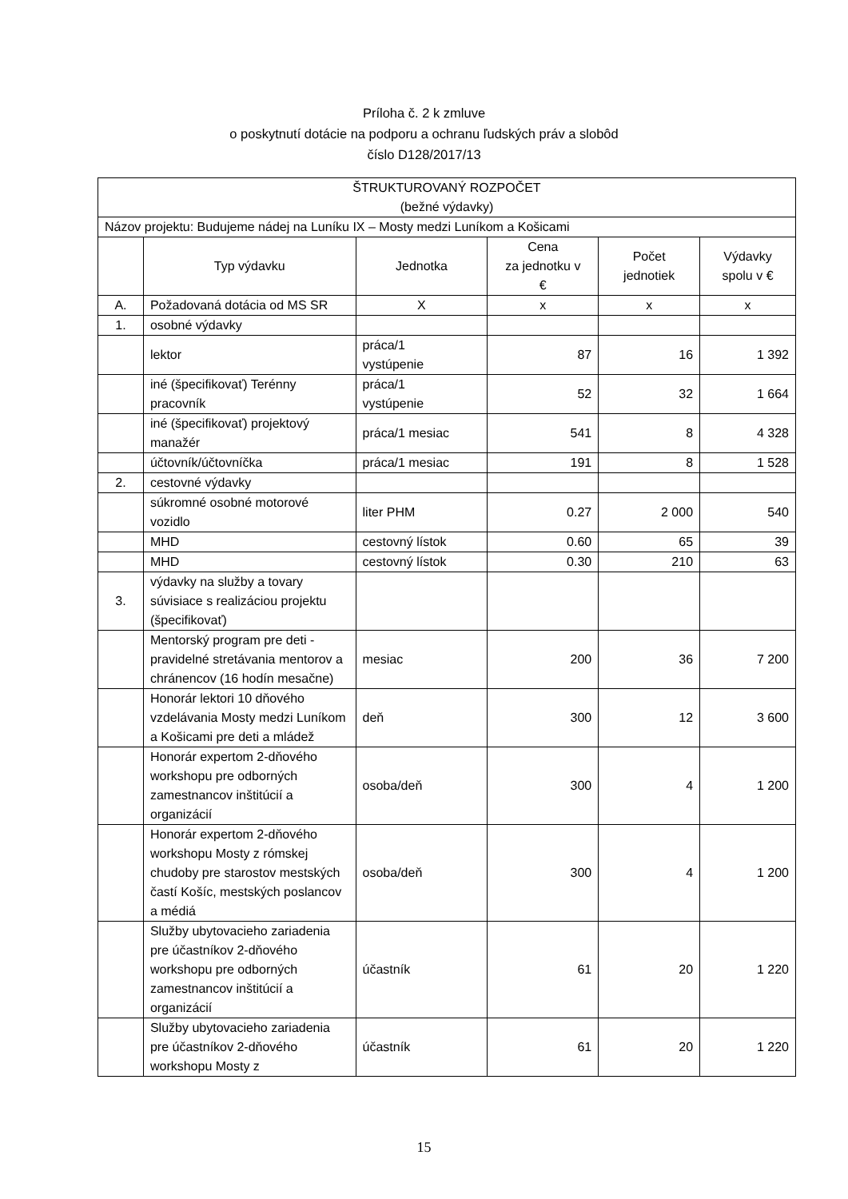Príloha č. 2 k zmluve
o poskytnutí dotácie na podporu a ochranu ľudských práv a slobôd
číslo D128/2017/13
| ŠTRUKTUROVANÝ ROZPOČET (bežné výdavky) | | | | | |
| --- | --- | --- | --- | --- | --- |
| Názov projektu: Budujeme nádej na Luníku IX – Mosty medzi Luníkom a Košicami | | | | | |
| | Typ výdavku | Jednotka | Cena za jednotku v € | Počet jednotiek | Výdavky spolu v € |
| A. | Požadovaná dotácia od MS SR | X | x | x | x |
| 1. | osobné výdavky | | | | |
| | lektor | práca/1 vystúpenie | 87 | 16 | 1 392 |
| | iné (špecifikovať) Terénny pracovník | práca/1 vystúpenie | 52 | 32 | 1 664 |
| | iné (špecifikovať) projektový manažér | práca/1 mesiac | 541 | 8 | 4 328 |
| | účtovník/účtovníčka | práca/1 mesiac | 191 | 8 | 1 528 |
| 2. | cestovné výdavky | | | | |
| | súkromné osobné motorové vozidlo | liter PHM | 0.27 | 2 000 | 540 |
| | MHD | cestovný lístok | 0.60 | 65 | 39 |
| | MHD | cestovný lístok | 0.30 | 210 | 63 |
| 3. | výdavky na služby a tovary súvisiace s realizáciou projektu (špecifikovať) | | | | |
| | Mentorský program pre deti - pravidelné stretávania mentorov a chránencov (16 hodín mesačne) | mesiac | 200 | 36 | 7 200 |
| | Honorár lektori 10 dňového vzdelávania Mosty medzi Luníkom a Košicami pre deti a mládež | deň | 300 | 12 | 3 600 |
| | Honorár expertom 2-dňového workshopu pre odborných zamestnancov inštitúcií a organizácií | osoba/deň | 300 | 4 | 1 200 |
| | Honorár expertom 2-dňového workshopu Mosty z rómskej chudoby pre starostov mestských častí Košíc, mestských poslancov a médiá | osoba/deň | 300 | 4 | 1 200 |
| | Služby ubytovacieho zariadenia pre účastníkov 2-dňového workshopu pre odborných zamestnancov inštitúcií a organizácií | účastník | 61 | 20 | 1 220 |
| | Služby ubytovacieho zariadenia pre účastníkov 2-dňového workshopu Mosty z | účastník | 61 | 20 | 1 220 |
15